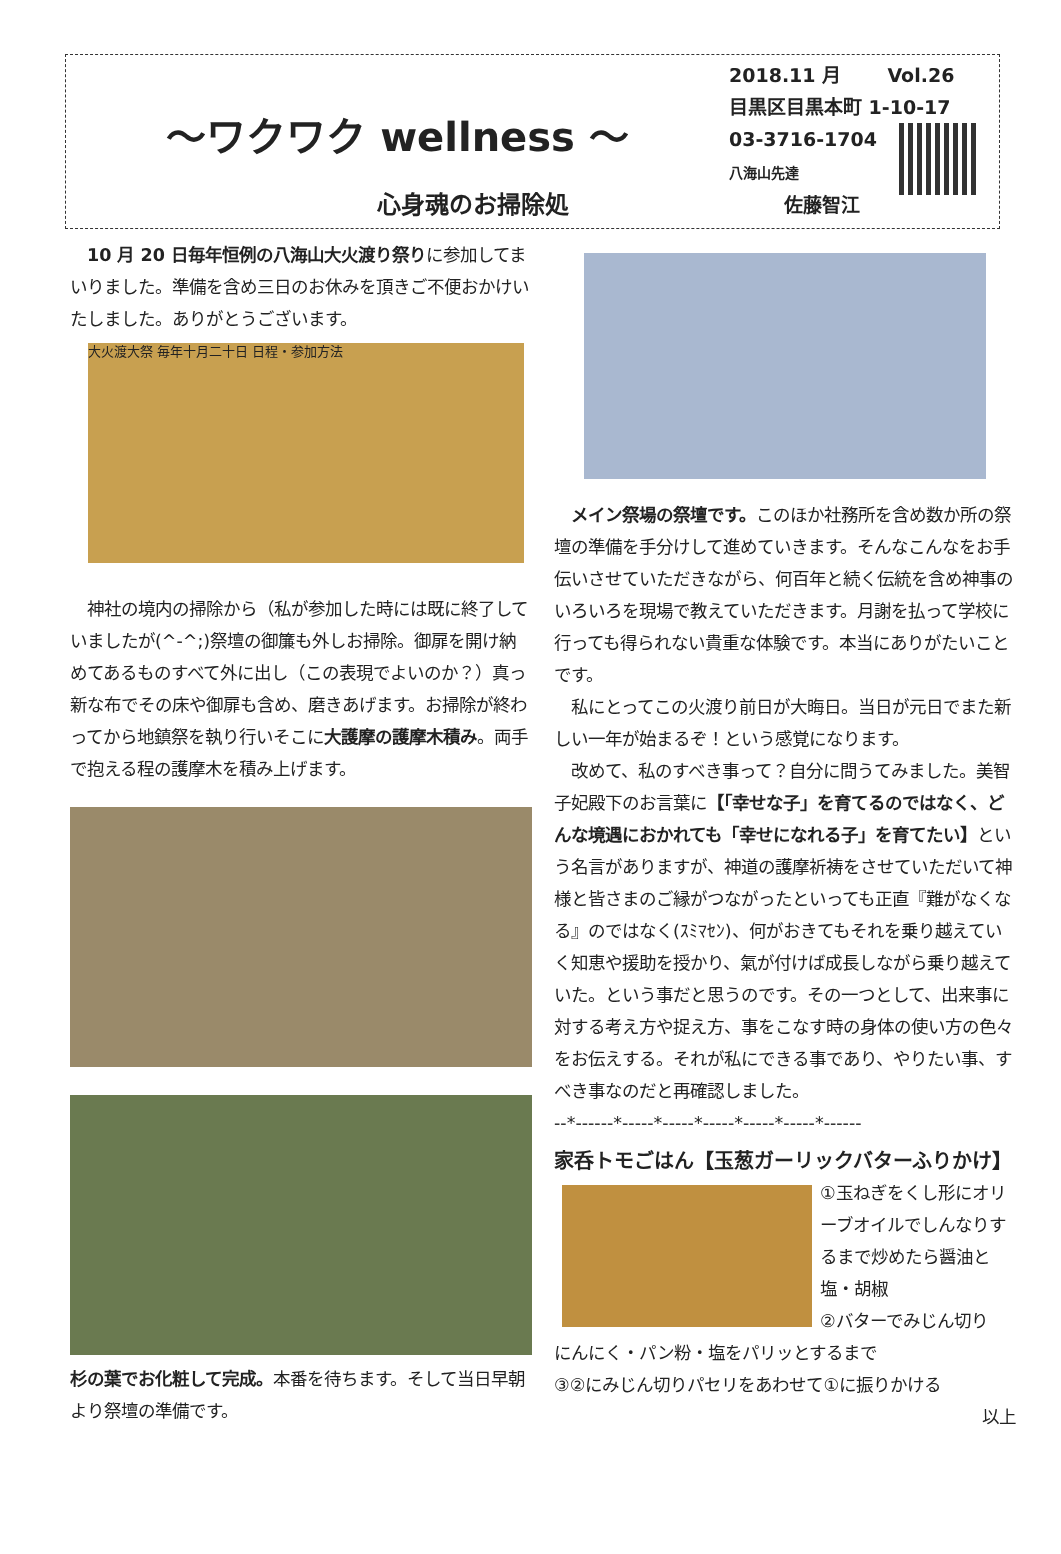～ワクワク wellness ～
心身魂のお掃除処
2018.11 月 Vol.26
目黒区目黒本町 1-10-17
03-3716-1704
八海山先達
佐藤智江
　10 月 20 日毎年恒例の八海山大火渡り祭りに参加してまいりました。準備を含め三日のお休みを頂きご不便おかけいたしました。ありがとうございます。
大火渡大祭 毎年十月二十日 日程・参加方法
　神社の境内の掃除から（私が参加した時には既に終了していましたが(^-^;)祭壇の御簾も外しお掃除。御扉を開け納めてあるものすべて外に出し（この表現でよいのか？）真っ新な布でその床や御扉も含め、磨きあげます。お掃除が終わってから地鎮祭を執り行いそこに大護摩の護摩木積み。両手で抱える程の護摩木を積み上げます。
杉の葉でお化粧して完成。本番を待ちます。そして当日早朝より祭壇の準備です。
　メイン祭場の祭壇です。このほか社務所を含め数か所の祭壇の準備を手分けして進めていきます。そんなこんなをお手伝いさせていただきながら、何百年と続く伝統を含め神事のいろいろを現場で教えていただきます。月謝を払って学校に行っても得られない貴重な体験です。本当にありがたいことです。
　私にとってこの火渡り前日が大晦日。当日が元日でまた新しい一年が始まるぞ！という感覚になります。
　改めて、私のすべき事って？自分に問うてみました。美智子妃殿下のお言葉に【「幸せな子」を育てるのではなく、どんな境遇におかれても「幸せになれる子」を育てたい】という名言がありますが、神道の護摩祈祷をさせていただいて神様と皆さまのご縁がつながったといっても正直『難がなくなる』のではなく(ｽﾐﾏｾﾝ)、何がおきてもそれを乗り越えていく知恵や援助を授かり、氣が付けば成長しながら乗り越えていた。という事だと思うのです。その一つとして、出来事に対する考え方や捉え方、事をこなす時の身体の使い方の色々をお伝えする。それが私にできる事であり、やりたい事、すべき事なのだと再確認しました。
--*------*-----*-----*-----*-----*-----*------
家呑トモごはん【玉葱ガーリックバターふりかけ】
①玉ねぎをくし形にオリーブオイルでしんなりするまで炒めたら醤油と塩・胡椒
②バターでみじん切り
にんにく・パン粉・塩をパリッとするまで
③②にみじん切りパセリをあわせて①に振りかける
以上